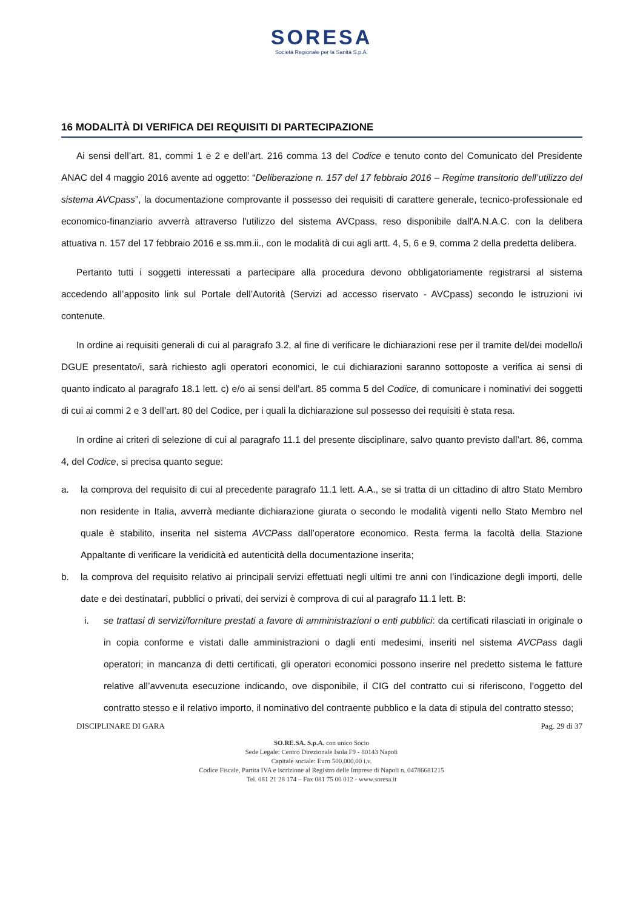SORESA
Società Regionale per la Sanità S.p.A.
16 MODALITÀ DI VERIFICA DEI REQUISITI DI PARTECIPAZIONE
Ai sensi dell’art. 81, commi 1 e 2 e dell’art. 216 comma 13 del Codice e tenuto conto del Comunicato del Presidente ANAC del 4 maggio 2016 avente ad oggetto: “Deliberazione n. 157 del 17 febbraio 2016 – Regime transitorio dell’utilizzo del sistema AVCpass”, la documentazione comprovante il possesso dei requisiti di carattere generale, tecnico-professionale ed economico-finanziario avverrà attraverso l'utilizzo del sistema AVCpass, reso disponibile dall'A.N.A.C. con la delibera attuativa n. 157 del 17 febbraio 2016 e ss.mm.ii., con le modalità di cui agli artt. 4, 5, 6 e 9, comma 2 della predetta delibera.
Pertanto tutti i soggetti interessati a partecipare alla procedura devono obbligatoriamente registrarsi al sistema accedendo all’apposito link sul Portale dell’Autorità (Servizi ad accesso riservato - AVCpass) secondo le istruzioni ivi contenute.
In ordine ai requisiti generali di cui al paragrafo 3.2, al fine di verificare le dichiarazioni rese per il tramite del/dei modello/i DGUE presentato/i, sarà richiesto agli operatori economici, le cui dichiarazioni saranno sottoposte a verifica ai sensi di quanto indicato al paragrafo 18.1 lett. c) e/o ai sensi dell’art. 85 comma 5 del Codice, di comunicare i nominativi dei soggetti di cui ai commi 2 e 3 dell’art. 80 del Codice, per i quali la dichiarazione sul possesso dei requisiti è stata resa.
In ordine ai criteri di selezione di cui al paragrafo 11.1 del presente disciplinare, salvo quanto previsto dall’art. 86, comma 4, del Codice, si precisa quanto segue:
a. la comprova del requisito di cui al precedente paragrafo 11.1 lett. A.A., se si tratta di un cittadino di altro Stato Membro non residente in Italia, avverrà mediante dichiarazione giurata o secondo le modalità vigenti nello Stato Membro nel quale è stabilito, inserita nel sistema AVCPass dall’operatore economico. Resta ferma la facoltà della Stazione Appaltante di verificare la veridicità ed autenticità della documentazione inserita;
b. la comprova del requisito relativo ai principali servizi effettuati negli ultimi tre anni con l’indicazione degli importi, delle date e dei destinatari, pubblici o privati, dei servizi è comprova di cui al paragrafo 11.1 lett. B:
i. se trattasi di servizi/forniture prestati a favore di amministrazioni o enti pubblici: da certificati rilasciati in originale o in copia conforme e vistati dalle amministrazioni o dagli enti medesimi, inseriti nel sistema AVCPass dagli operatori; in mancanza di detti certificati, gli operatori economici possono inserire nel predetto sistema le fatture relative all’avvenuta esecuzione indicando, ove disponibile, il CIG del contratto cui si riferiscono, l’oggetto del contratto stesso e il relativo importo, il nominativo del contraente pubblico e la data di stipula del contratto stesso;
DISCIPLINARE DI GARA Pag. 29 di 37
SO.RE.SA. S.p.A. con unico Socio
Sede Legale: Centro Direzionale Isola F9 - 80143 Napoli
Capitale sociale: Euro 500.000,00 i.v.
Codice Fiscale, Partita IVA e iscrizione al Registro delle Imprese di Napoli n. 04786681215
Tel. 081 21 28 174 – Fax 081 75 00 012 - www.soresa.it